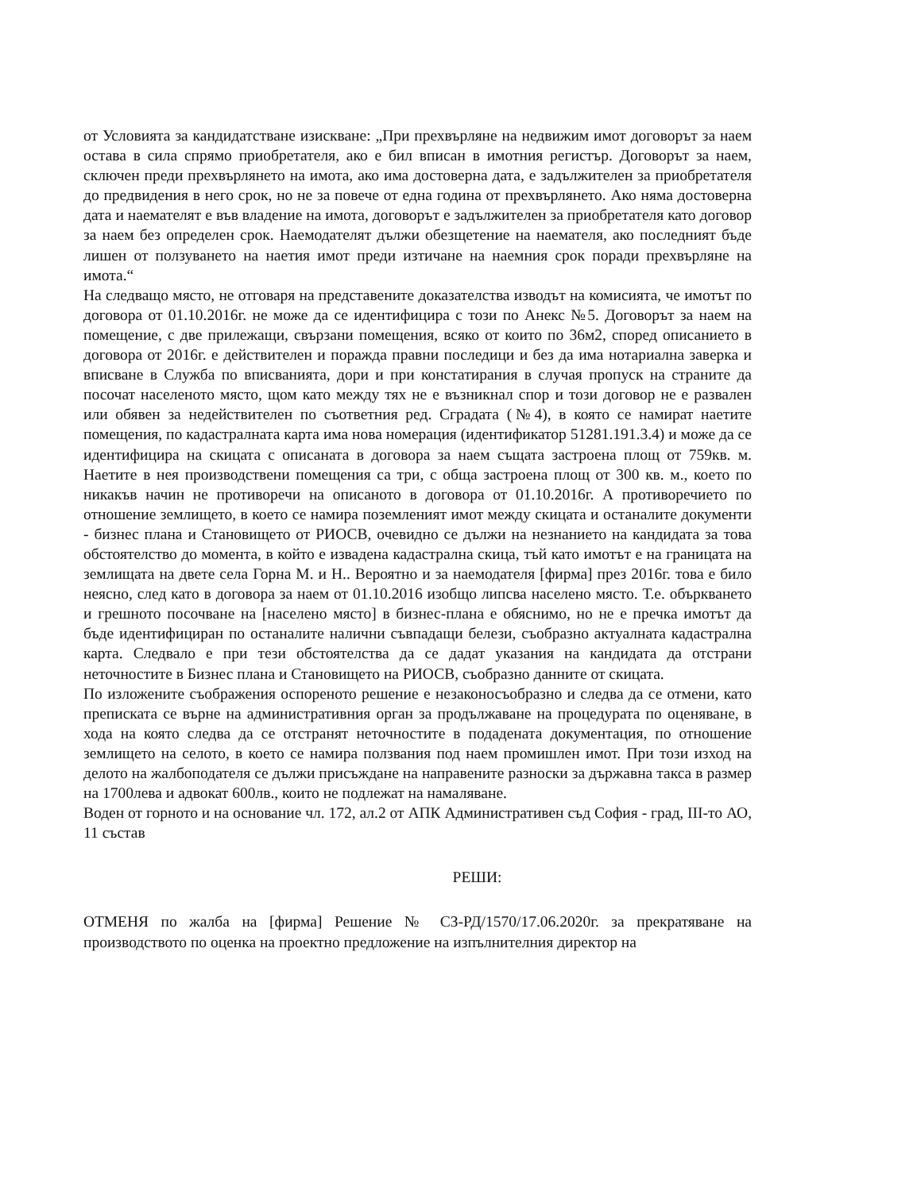от Условията за кандидатстване изискване: „При прехвърляне на недвижим имот договорът за наем остава в сила спрямо приобретателя, ако е бил вписан в имотния регистър. Договорът за наем, сключен преди прехвърлянето на имота, ако има достоверна дата, е задължителен за приобретателя до предвидения в него срок, но не за повече от една година от прехвърлянето. Ако няма достоверна дата и наемателят е във владение на имота, договорът е задължителен за приобретателя като договор за наем без определен срок. Наемодателят дължи обезщетение на наемателя, ако последният бъде лишен от ползуването на наетия имот преди изтичане на наемния срок поради прехвърляне на имота.“
На следващо място, не отговаря на представените доказателства изводът на комисията, че имотът по договора от 01.10.2016г. не може да се идентифицира с този по Анекс №5. Договорът за наем на помещение, с две прилежащи, свързани помещения, всяко от които по 36м2, според описанието в договора от 2016г. е действителен и поражда правни последици и без да има нотариална заверка и вписване в Служба по вписванията, дори и при констатирания в случая пропуск на страните да посочат населеното място, щом като между тях не е възникнал спор и този договор не е развален или обявен за недействителен по съответния ред. Сградата (№4), в която се намират наетите помещения, по кадастралната карта има нова номерация (идентификатор 51281.191.3.4) и може да се идентифицира на скицата с описаната в договора за наем същата застроена площ от 759кв. м. Наетите в нея производствени помещения са три, с обща застроена площ от 300 кв. м., което по никакъв начин не противоречи на описаното в договора от 01.10.2016г. А противоречието по отношение землището, в което се намира поземленият имот между скицата и останалите документи - бизнес плана и Становището от РИОСВ, очевидно се дължи на незнанието на кандидата за това обстоятелство до момента, в който е извадена кадастрална скица, тъй като имотът е на границата на землищата на двете села Горна М. и Н.. Вероятно и за наемодателя [фирма] през 2016г. това е било неясно, след като в договора за наем от 01.10.2016 изобщо липсва населено място. Т.е. объркването и грешното посочване на [населено място] в бизнес-плана е обяснимо, но не е пречка имотът да бъде идентифициран по останалите налични съвпадащи белези, съобразно актуалната кадастрална карта. Следвало е при тези обстоятелства да се дадат указания на кандидата да отстрани неточностите в Бизнес плана и Становището на РИОСВ, съобразно данните от скицата.
По изложените съображения оспореното решение е незаконосъобразно и следва да се отмени, като преписката се върне на административния орган за продължаване на процедурата по оценяване, в хода на която следва да се отстранят неточностите в подадената документация, по отношение землището на селото, в което се намира ползвания под наем промишлен имот. При този изход на делото на жалбоподателя се дължи присъждане на направените разноски за държавна такса в размер на 1700лева и адвокат 600лв., които не подлежат на намаляване.
Воден от горното и на основание чл. 172, ал.2 от АПК Административен съд София - град, III-то АО, 11 състав
РЕШИ:
ОТМЕНЯ по жалба на [фирма] Решение № СЗ-РД/1570/17.06.2020г. за прекратяване на производството по оценка на проектно предложение на изпълнителния директор на